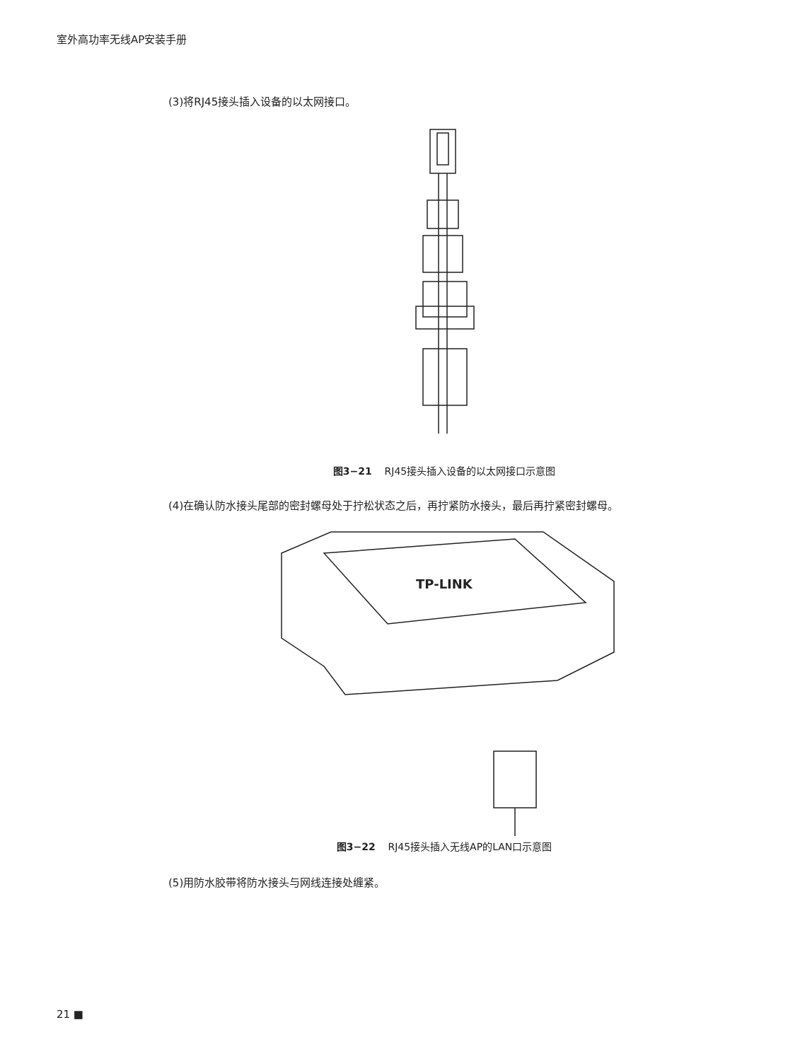室外高功率无线AP安装手册
(3)将RJ45接头插入设备的以太网接口。
图3−21 RJ45接头插入设备的以太网接口示意图
(4)在确认防水接头尾部的密封螺母处于拧松状态之后，再拧紧防水接头，最后再拧紧密封螺母。
TP-LINK
图3−22 RJ45接头插入无线AP的LAN口示意图
(5)用防水胶带将防水接头与网线连接处缠紧。
21 ■